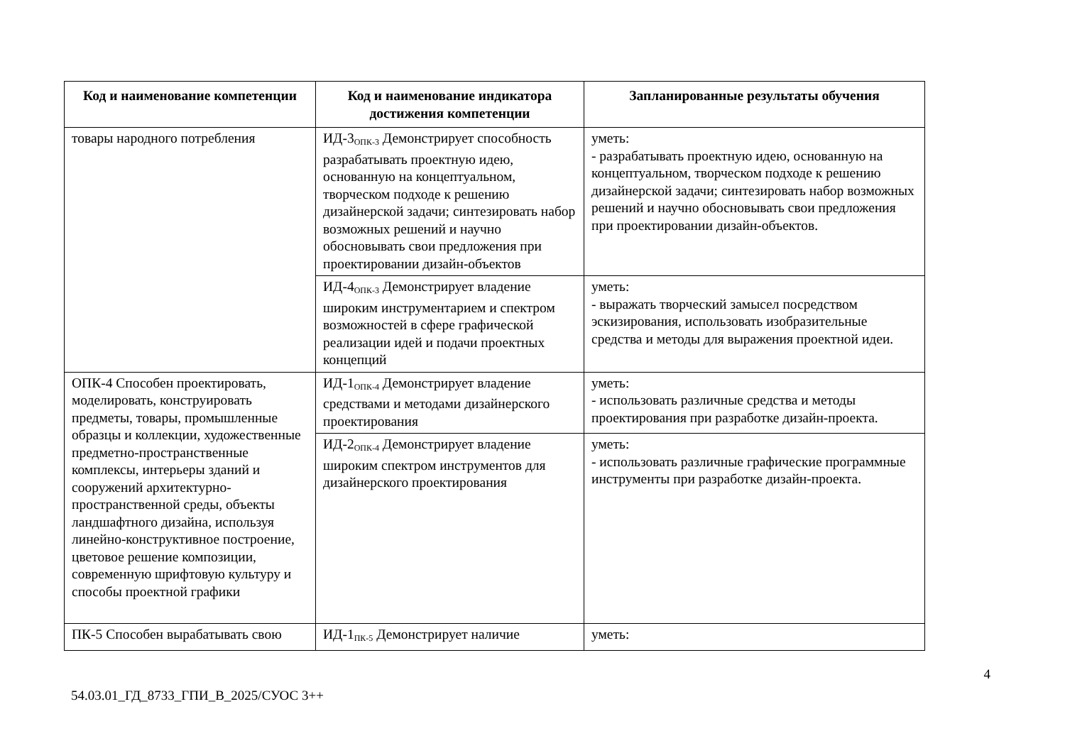| Код и наименование компетенции | Код и наименование индикатора достижения компетенции | Запланированные результаты обучения |
| --- | --- | --- |
| товары народного потребления | ИД-3<sub>ОПК-3</sub> Демонстрирует способность разрабатывать проектную идею, основанную на концептуальном, творческом подходе к решению дизайнерской задачи; синтезировать набор возможных решений и научно обосновывать свои предложения при проектировании дизайн-объектов | уметь: - разрабатывать проектную идею, основанную на концептуальном, творческом подходе к решению дизайнерской задачи; синтезировать набор возможных решений и научно обосновывать свои предложения при проектировании дизайн-объектов. |
| | ИД-4<sub>ОПК-3</sub> Демонстрирует владение широким инструментарием и спектром возможностей в сфере графической реализации идей и подачи проектных концепций | уметь: - выражать творческий замысел посредством эскизирования, использовать изобразительные средства и методы для выражения проектной идеи. |
| ОПК-4 Способен проектировать, моделировать, конструировать предметы, товары, промышленные образцы и коллекции, художественные предметно-пространственные комплексы, интерьеры зданий и сооружений архитектурно-пространственной среды, объекты ландшафтного дизайна, используя линейно-конструктивное построение, цветовое решение композиции, современную шрифтовую культуру и способы проектной графики | ИД-1<sub>ОПК-4</sub> Демонстрирует владение средствами и методами дизайнерского проектирования | уметь: - использовать различные средства и методы проектирования при разработке дизайн-проекта. |
| | ИД-2<sub>ОПК-4</sub> Демонстрирует владение широким спектром инструментов для дизайнерского проектирования | уметь: - использовать различные графические программные инструменты при разработке дизайн-проекта. |
| ПК-5 Способен вырабатывать свою | ИД-1<sub>ПК-5</sub> Демонстрирует наличие | уметь: |
4
54.03.01_ГД_8733_ГПИ_В_2025/СУОС 3++